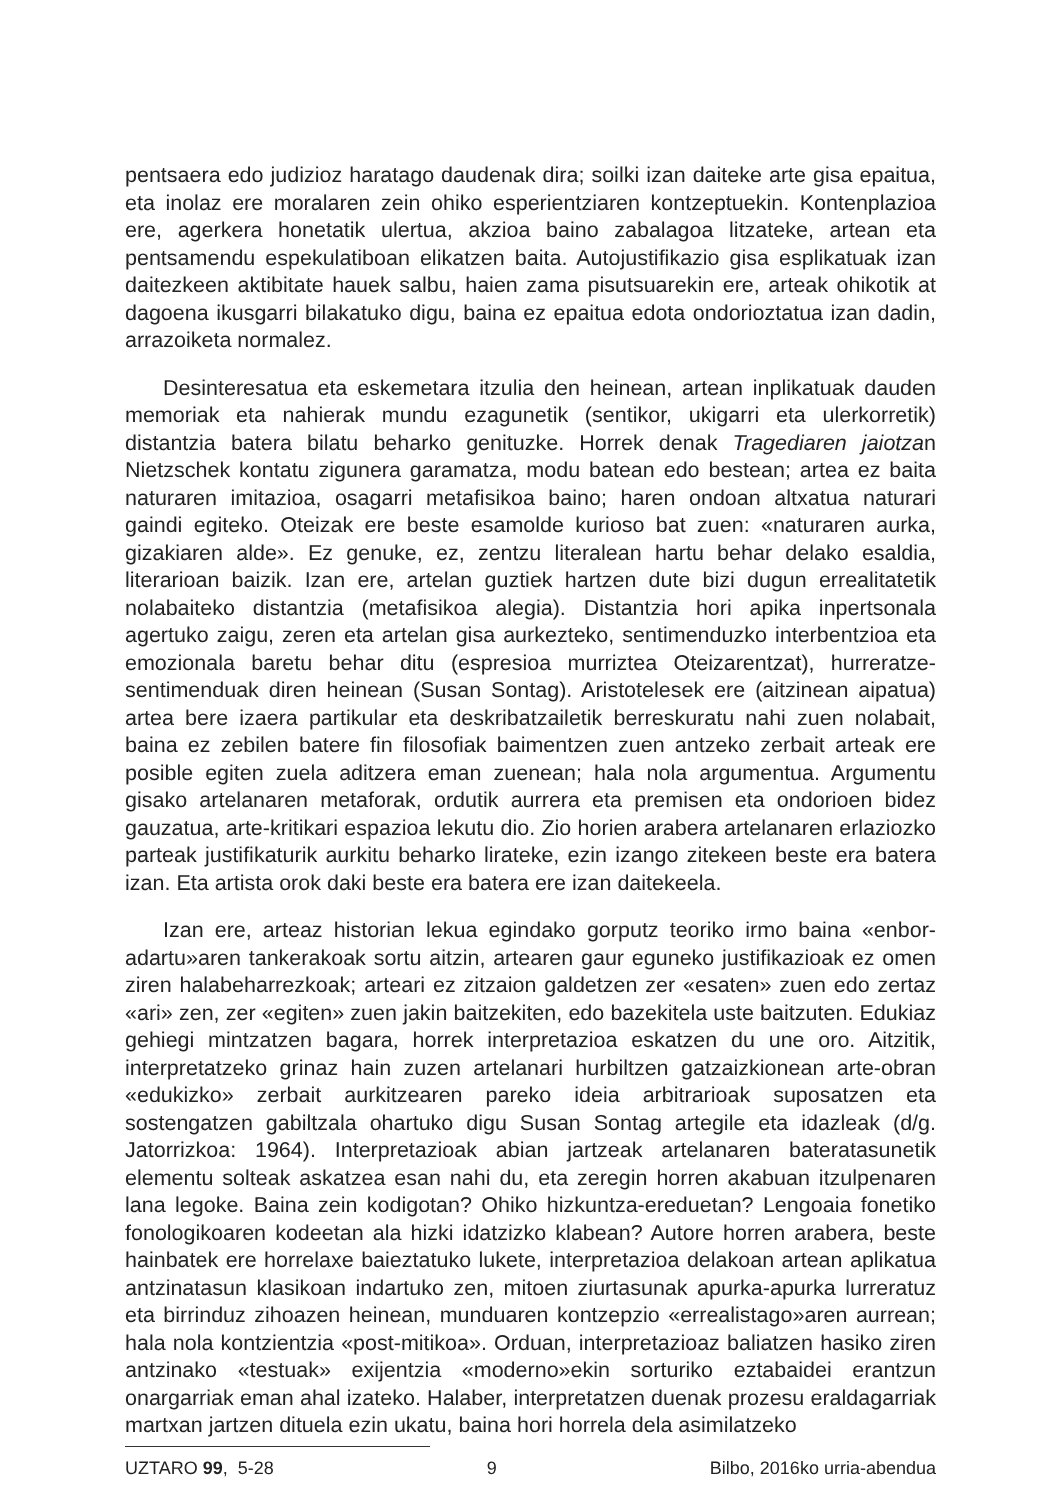pentsaera edo judizioz haratago daudenak dira; soilki izan daiteke arte gisa epaitua, eta inolaz ere moralaren zein ohiko esperientziaren kontzeptuekin. Kontenplazioa ere, agerkera honetatik ulertua, akzioa baino zabalagoa litzateke, artean eta pentsamendu espekulatiboan elikatzen baita. Autojustifikazio gisa esplikatuak izan daitezkeen aktibitate hauek salbu, haien zama pisutsuarekin ere, arteak ohikotik at dagoena ikusgarri bilakatuko digu, baina ez epaitua edota ondorioztatua izan dadin, arrazoiketa normalez.
Desinteresatua eta eskemetara itzulia den heinean, artean inplikatuak dauden memoriak eta nahierak mundu ezagunetik (sentikor, ukigarri eta ulerkorretik) distantzia batera bilatu beharko genituzke. Horrek denak Tragediaren jaiotzan Nietzschek kontatu zigunera garamatza, modu batean edo bestean; artea ez baita naturaren imitazioa, osagarri metafisikoa baino; haren ondoan altxatua naturari gaindi egiteko. Oteizak ere beste esamolde kurioso bat zuen: «naturaren aurka, gizakiaren alde». Ez genuke, ez, zentzu literalean hartu behar delako esaldia, literarioan baizik. Izan ere, artelan guztiek hartzen dute bizi dugun errealitatetik nolabaiteko distantzia (metafisikoa alegia). Distantzia hori apika inpertsonala agertuko zaigu, zeren eta artelan gisa aurkezteko, sentimenduzko interbentzioa eta emozionala baretu behar ditu (espresioa murriztea Oteizarentzat), hurreratze-sentimenduak diren heinean (Susan Sontag). Aristotelesek ere (aitzinean aipatua) artea bere izaera partikular eta deskribatzailetik berreskuratu nahi zuen nolabait, baina ez zebilen batere fin filosofiak baimentzen zuen antzeko zerbait arteak ere posible egiten zuela aditzera eman zuenean; hala nola argumentua. Argumentu gisako artelanaren metaforak, ordutik aurrera eta premisen eta ondorioen bidez gauzatua, arte-kritikari espazioa lekutu dio. Zio horien arabera artelanaren erlaziozko parteak justifikaturik aurkitu beharko lirateke, ezin izango zitekeen beste era batera izan. Eta artista orok daki beste era batera ere izan daitekeela.
Izan ere, arteaz historian lekua egindako gorputz teoriko irmo baina «enbor-adartu»aren tankerakoak sortu aitzin, artearen gaur eguneko justifikazioak ez omen ziren halabeharrezkoak; arteari ez zitzaion galdetzen zer «esaten» zuen edo zertaz «ari» zen, zer «egiten» zuen jakin baitzekiten, edo bazekitela uste baitzuten. Edukiaz gehiegi mintzatzen bagara, horrek interpretazioa eskatzen du une oro. Aitzitik, interpretatzeko grinaz hain zuzen artelanari hurbiltzen gatzaizkionean arte-obran «edukizko» zerbait aurkitzearen pareko ideia arbitrarioak suposatzen eta sostengatzen gabiltzala ohartuko digu Susan Sontag artegile eta idazleak (d/g. Jatorrizkoa: 1964). Interpretazioak abian jartzeak artelanaren bateratasunetik elementu solteak askatzea esan nahi du, eta zeregin horren akabuan itzulpenaren lana legoke. Baina zein kodigotan? Ohiko hizkuntza-ereduetan? Lengoaia fonetiko fonologikoaren kodeetan ala hizki idatzizko klabean? Autore horren arabera, beste hainbatek ere horrelaxe baieztatuko lukete, interpretazioa delakoan artean aplikatua antzinatasun klasikoan indartuko zen, mitoen ziurtasunak apurka-apurka lurreratuz eta birrinduz zihoazen heinean, munduaren kontzepzio «errealistago»aren aurrean; hala nola kontzientzia «post-mitikoa». Orduan, interpretazioaz baliatzen hasiko ziren antzinako «testuak» exijentzia «moderno»ekin sorturiko eztabaidei erantzun onargarriak eman ahal izateko. Halaber, interpretatzen duenak prozesu eraldagarriak martxan jartzen dituela ezin ukatu, baina hori horrela dela asimilatzeko
UZTARO 99, 5-28 9 Bilbo, 2016ko urria-abendua